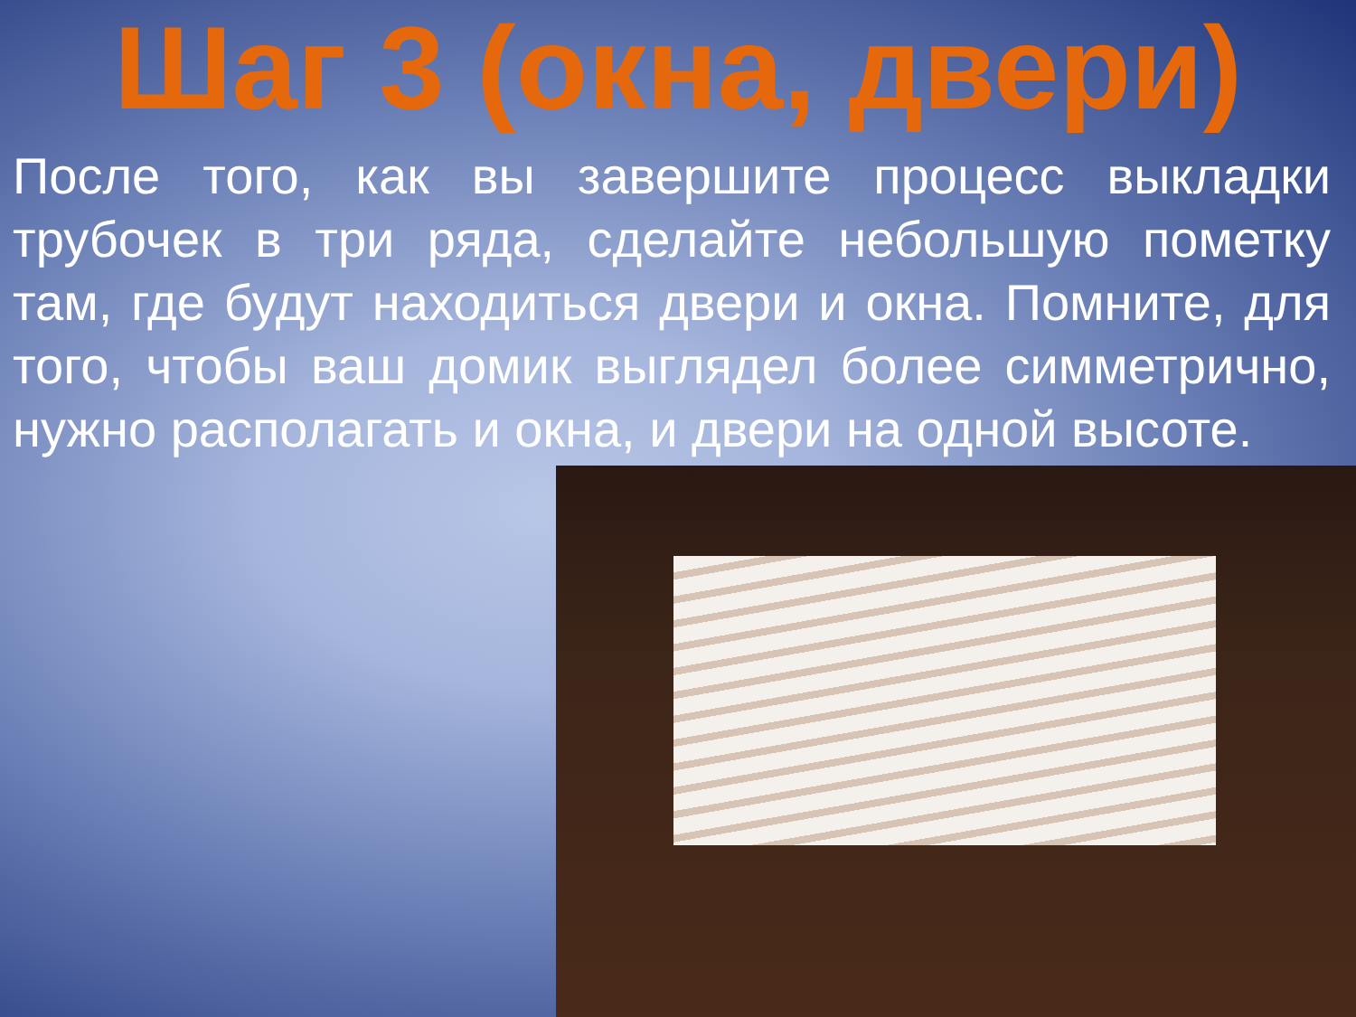Шаг 3 (окна, двери)
После того, как вы завершите процесс выкладки трубочек в три ряда, сделайте небольшую пометку там, где будут находиться двери и окна. Помните, для того, чтобы ваш домик выглядел более симметрично, нужно располагать и окна, и двери на одной высоте.